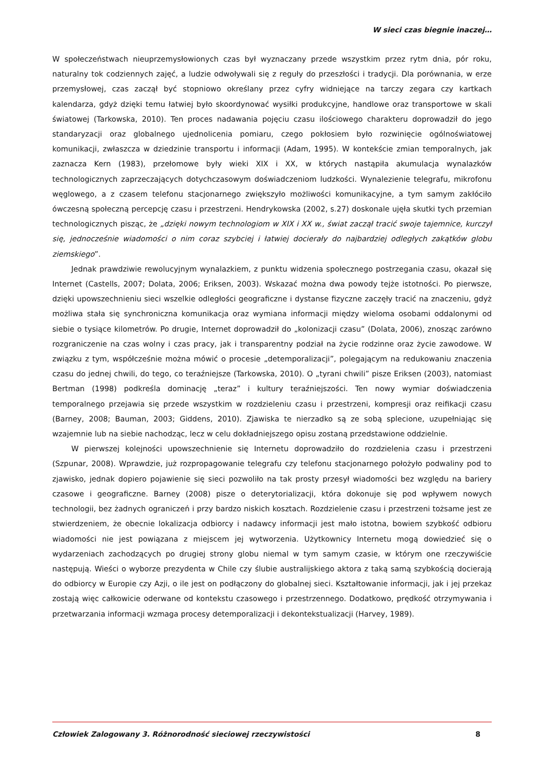W sieci czas biegnie inaczej…
W społeczeństwach nieuprzemysłowionych czas był wyznaczany przede wszystkim przez rytm dnia, pór roku, naturalny tok codziennych zajęć, a ludzie odwoływali się z reguły do przeszłości i tradycji. Dla porównania, w erze przemysłowej, czas zaczął być stopniowo określany przez cyfry widniejące na tarczy zegara czy kartkach kalendarza, gdyż dzięki temu łatwiej było skoordynować wysiłki produkcyjne, handlowe oraz transportowe w skali światowej (Tarkowska, 2010). Ten proces nadawania pojęciu czasu ilościowego charakteru doprowadził do jego standaryzacji oraz globalnego ujednolicenia pomiaru, czego pokłosiem było rozwinięcie ogólnoświatowej komunikacji, zwłaszcza w dziedzinie transportu i informacji (Adam, 1995). W kontekście zmian temporalnych, jak zaznacza Kern (1983), przełomowe były wieki XIX i XX, w których nastąpiła akumulacja wynalazków technologicznych zaprzeczających dotychczasowym doświadczeniom ludzkości. Wynalezienie telegrafu, mikrofonu węglowego, a z czasem telefonu stacjonarnego zwiększyło możliwości komunikacyjne, a tym samym zakłóciło ówczesną społeczną percepcję czasu i przestrzeni. Hendrykowska (2002, s.27) doskonale ujęła skutki tych przemian technologicznych pisząc, że „dzięki nowym technologiom w XIX i XX w., świat zaczął tracić swoje tajemnice, kurczył się, jednocześnie wiadomości o nim coraz szybciej i łatwiej docierały do najbardziej odległych zakątków globu ziemskiego”.
Jednak prawdziwie rewolucyjnym wynalazkiem, z punktu widzenia społecznego postrzegania czasu, okazał się Internet (Castells, 2007; Dolata, 2006; Eriksen, 2003). Wskazać można dwa powody tejże istotności. Po pierwsze, dzięki upowszechnieniu sieci wszelkie odległości geograficzne i dystanse fizyczne zaczęły tracić na znaczeniu, gdyż możliwa stała się synchroniczna komunikacja oraz wymiana informacji między wieloma osobami oddalonymi od siebie o tysiące kilometrów. Po drugie, Internet doprowadził do „kolonizacji czasu” (Dolata, 2006), znosząc zarówno rozgraniczenie na czas wolny i czas pracy, jak i transparentny podział na życie rodzinne oraz życie zawodowe. W związku z tym, współcześnie można mówić o procesie „detemporalizacji”, polegającym na redukowaniu znaczenia czasu do jednej chwili, do tego, co teraźniejsze (Tarkowska, 2010). O „tyrani chwili” pisze Eriksen (2003), natomiast Bertman (1998) podkreśla dominację „teraz” i kultury teraźniejszości. Ten nowy wymiar doświadczenia temporalnego przejawia się przede wszystkim w rozdzieleniu czasu i przestrzeni, kompresji oraz reifikacji czasu (Barney, 2008; Bauman, 2003; Giddens, 2010). Zjawiska te nierzadko są ze sobą splecione, uzupełniając się wzajemnie lub na siebie nachodząc, lecz w celu dokładniejszego opisu zostaną przedstawione oddzielnie.
W pierwszej kolejności upowszechnienie się Internetu doprowadziło do rozdzielenia czasu i przestrzeni (Szpunar, 2008). Wprawdzie, już rozpropagowanie telegrafu czy telefonu stacjonarnego położyło podwaliny pod to zjawisko, jednak dopiero pojawienie się sieci pozwoliło na tak prosty przesył wiadomości bez względu na bariery czasowe i geograficzne. Barney (2008) pisze o deterytorializacji, która dokonuje się pod wpływem nowych technologii, bez żadnych ograniczeń i przy bardzo niskich kosztach. Rozdzielenie czasu i przestrzeni tożsame jest ze stwierdzeniem, że obecnie lokalizacja odbiorcy i nadawcy informacji jest mało istotna, bowiem szybkość odbioru wiadomości nie jest powiązana z miejscem jej wytworzenia. Użytkownicy Internetu mogą dowiedzieć się o wydarzeniach zachodzących po drugiej strony globu niemal w tym samym czasie, w którym one rzeczywiście następują. Wieści o wyborze prezydenta w Chile czy ślubie australijskiego aktora z taką samą szybkością docierają do odbiorcy w Europie czy Azji, o ile jest on podłączony do globalnej sieci. Kształtowanie informacji, jak i jej przekaz zostają więc całkowicie oderwane od kontekstu czasowego i przestrzennego. Dodatkowo, prędkość otrzymywania i przetwarzania informacji wzmaga procesy detemporalizacji i dekontekstualizacji (Harvey, 1989).
Człowiek Zalogowany 3. Różnorodność sieciowej rzeczywistości 8